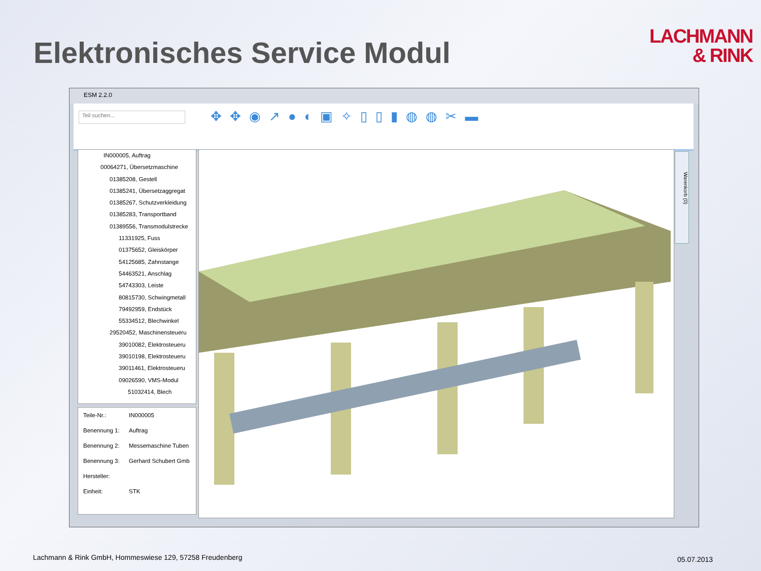Elektronisches Service Modul
LACHMANN
& RINK
ESM 2.2.0
Teil suchen... ✥✥◉↗●◐▣✧▯▯▮◍◍✂▬
IN000005, Auftrag
00064271, Übersetzmaschine
01385208, Gestell
01385241, Übersetzaggregat
01385267, Schutzverkleidung
01385283, Transportband
01389556, Transmodulstrecke
11331925, Fuss
01375652, Gleiskörper
54125685, Zahnstange
54463521, Anschlag
54743303, Leiste
80815730, Schwingmetall
79492959, Endstück
55334512, Blechwinkel
29520452, Maschinensteueru
39010082, Elektrosteueru
39010198, Elektrosteueru
39011461, Elektrosteueru
09026590, VMS-Modul
51032414, Blech
Teile-Nr.: IN000005
Benennung 1: Auftrag
Benennung 2: Messemaschine Tuben
Benennung 3: Gerhard Schubert Gmb
Hersteller:
Einheit: STK
Warenkorb (0)
Lachmann & Rink GmbH, Hommeswiese 129, 57258 Freudenberg
05.07.2013